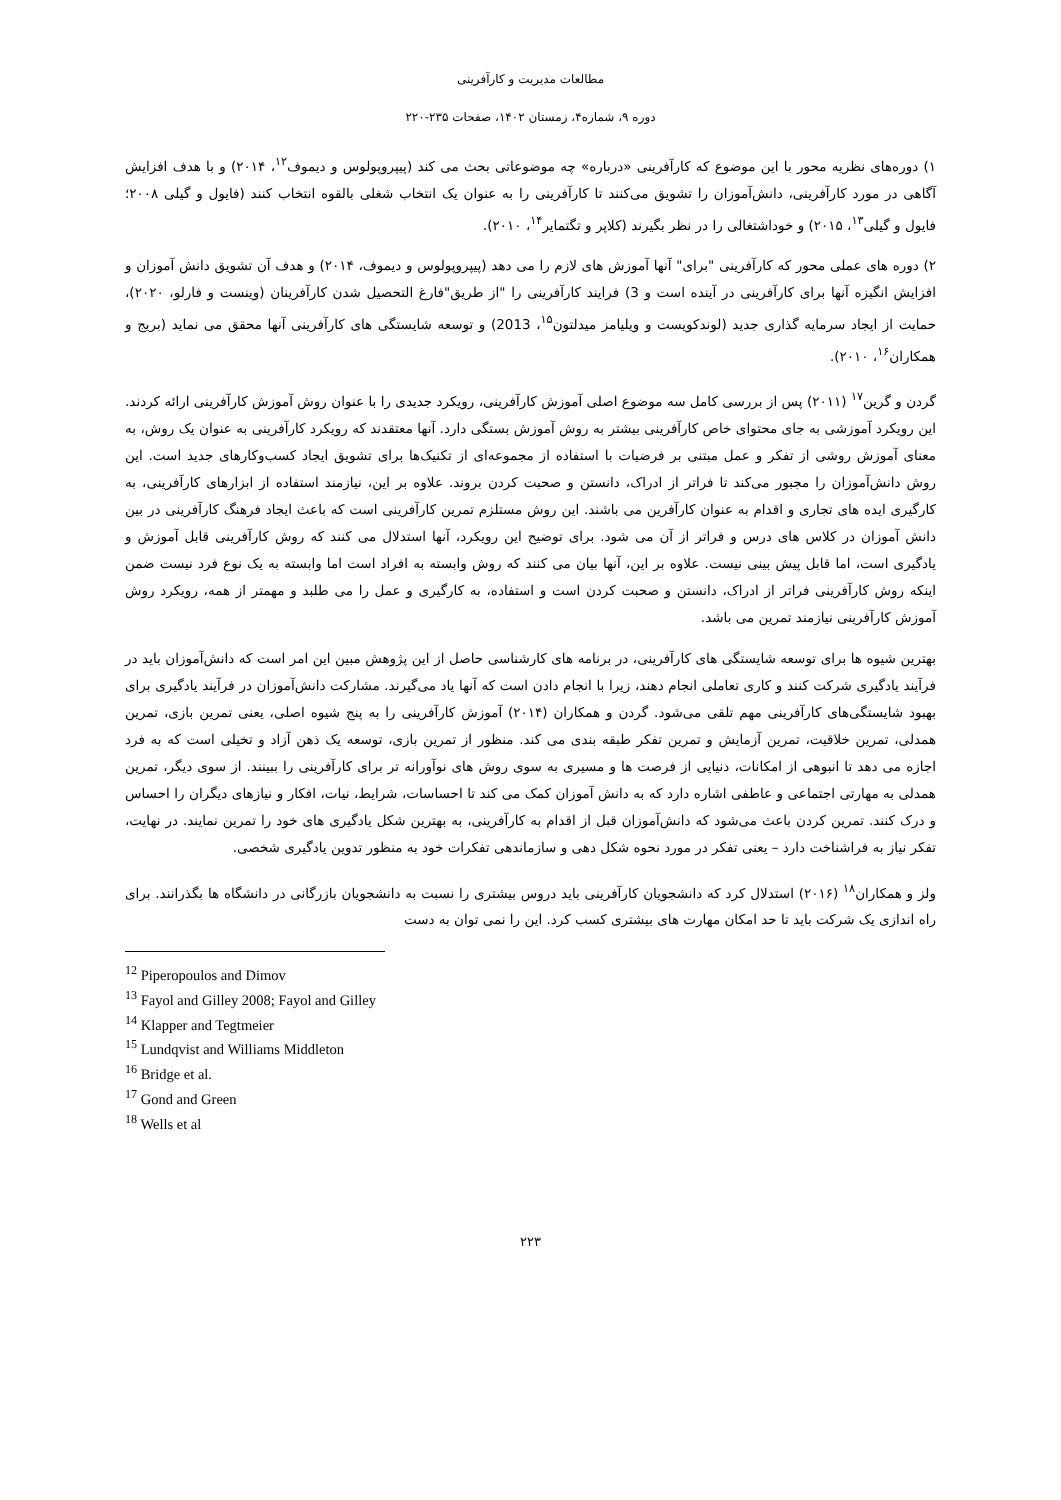مطالعات مدیریت و کارآفرینی
دوره ۹، شماره۴، زمستان ۱۴۰۲، صفحات ۲۳۵-۲۲۰
۱) دوره‌های نظریه محور با این موضوع که کارآفرینی «درباره» چه موضوعاتی بحث می کند (پیپروپولوس و دیموف<sup>۱۲</sup>، ۲۰۱۴) و با هدف افزایش آگاهی در مورد کارآفرینی، دانش‌آموزان را تشویق می‌کنند تا کارآفرینی را به عنوان یک انتخاب شغلی بالقوه انتخاب کنند (فایول و گیلی ۲۰۰۸؛ فایول و گیلی<sup>۱۳</sup>، ۲۰۱۵) و خوداشتغالی را در نظر بگیرند (کلاپر و تگتمایر<sup>۱۴</sup>، ۲۰۱۰).
۲) دوره های عملی محور که کارآفرینی "برای" آنها آموزش های لازم را می دهد (پیپروپولوس و دیموف، ۲۰۱۴) و هدف آن تشویق دانش آموزان و افزایش انگیزه آنها برای کارآفرینی در آینده است و 3) فرایند کارآفرینی را "از طریق"فارغ التحصیل شدن کارآفرینان (وینست و فارلو، ۲۰۲۰)، حمایت از ایجاد سرمایه گذاری جدید (لوندکویست و ویلیامز میدلتون<sup>۱۵</sup>، 2013) و توسعه شایستگی های کارآفرینی آنها محقق می نماید (بریج و همکاران<sup>۱۶</sup>، ۲۰۱۰).
گردن و گرین<sup>۱۷</sup> (۲۰۱۱) پس از بررسی کامل سه موضوع اصلی آموزش کارآفرینی، رویکرد جدیدی را با عنوان روش آموزش کارآفرینی ارائه کردند. این رویکرد آموزشی به جای محتوای خاص کارآفرینی بیشتر به روش آموزش بستگی دارد. آنها معتقدند که رویکرد کارآفرینی به عنوان یک روش، به معنای آموزش روشی از تفکر و عمل مبتنی بر فرضیات با استفاده از مجموعه‌ای از تکنیک‌ها برای تشویق ایجاد کسب‌وکارهای جدید است. این روش دانش‌آموزان را مجبور می‌کند تا فراتر از ادراک، دانستن و صحبت کردن بروند. علاوه بر این، نیازمند استفاده از ابزارهای کارآفرینی، به کارگیری ایده های تجاری و اقدام به عنوان کارآفرین می باشند. این روش مستلزم تمرین کارآفرینی است که باعث ایجاد فرهنگ کارآفرینی در بین دانش آموزان در کلاس های درس و فراتر از آن می شود. برای توضیح این رویکرد، آنها استدلال می کنند که روش کارآفرینی قابل آموزش و یادگیری است، اما قابل پیش بینی نیست. علاوه بر این، آنها بیان می کنند که روش وابسته به افراد است اما وابسته به یک نوع فرد نیست ضمن اینکه روش کارآفرینی فراتر از ادراک، دانستن و صحبت کردن است و استفاده، به کارگیری و عمل را می طلبد و مهمتر از همه، رویکرد روش آموزش کارآفرینی نیازمند تمرین می باشد.
بهترین شیوه ها برای توسعه شایستگی های کارآفرینی، در برنامه های کارشناسی حاصل از این پژوهش مبین این امر است که دانش‌آموزان باید در فرآیند یادگیری شرکت کنند و کاری تعاملی انجام دهند، زیرا با انجام دادن است که آنها یاد می‌گیرند. مشارکت دانش‌آموزان در فرآیند یادگیری برای بهبود شایستگی‌های کارآفرینی مهم تلقی می‌شود. گردن و همکاران (۲۰۱۴) آموزش کارآفرینی را به پنج شیوه اصلی، یعنی تمرین بازی، تمرین همدلی، تمرین خلاقیت، تمرین آزمایش و تمرین تفکر طبقه بندی می کند. منظور از تمرین بازی، توسعه یک ذهن آزاد و تخیلی است که به فرد اجازه می دهد تا انبوهی از امکانات، دنیایی از فرصت ها و مسیری به سوی روش های نوآورانه تر برای کارآفرینی را ببینند. از سوی دیگر، تمرین همدلی به مهارتی اجتماعی و عاطفی اشاره دارد که به دانش آموزان کمک می کند تا احساسات، شرایط، نیات، افکار و نیازهای دیگران را احساس و درک کنند. تمرین کردن باعث می‌شود که دانش‌آموزان قبل از اقدام به کارآفرینی، به بهترین شکل یادگیری های خود را تمرین نمایند. در نهایت، تفکر نیاز به فراشناخت دارد – یعنی تفکر در مورد نحوه شکل دهی و سازماندهی تفکرات خود به منظور تدوین یادگیری شخصی.
ولز و همکاران<sup>۱۸</sup> (۲۰۱۶) استدلال کرد که دانشجویان کارآفرینی باید دروس بیشتری را نسبت به دانشجویان بازرگانی در دانشگاه ها بگذرانند. برای راه اندازی یک شرکت باید تا حد امکان مهارت های بیشتری کسب کرد. این را نمی توان به دست
<sup>12</sup> Piperopoulos and Dimov
<sup>13</sup> Fayol and Gilley 2008; Fayol and Gilley
<sup>14</sup> Klapper and Tegtmeier
<sup>15</sup> Lundqvist and Williams Middleton
<sup>16</sup> Bridge et al.
<sup>17</sup> Gond and Green
<sup>18</sup> Wells et al
۲۲۳